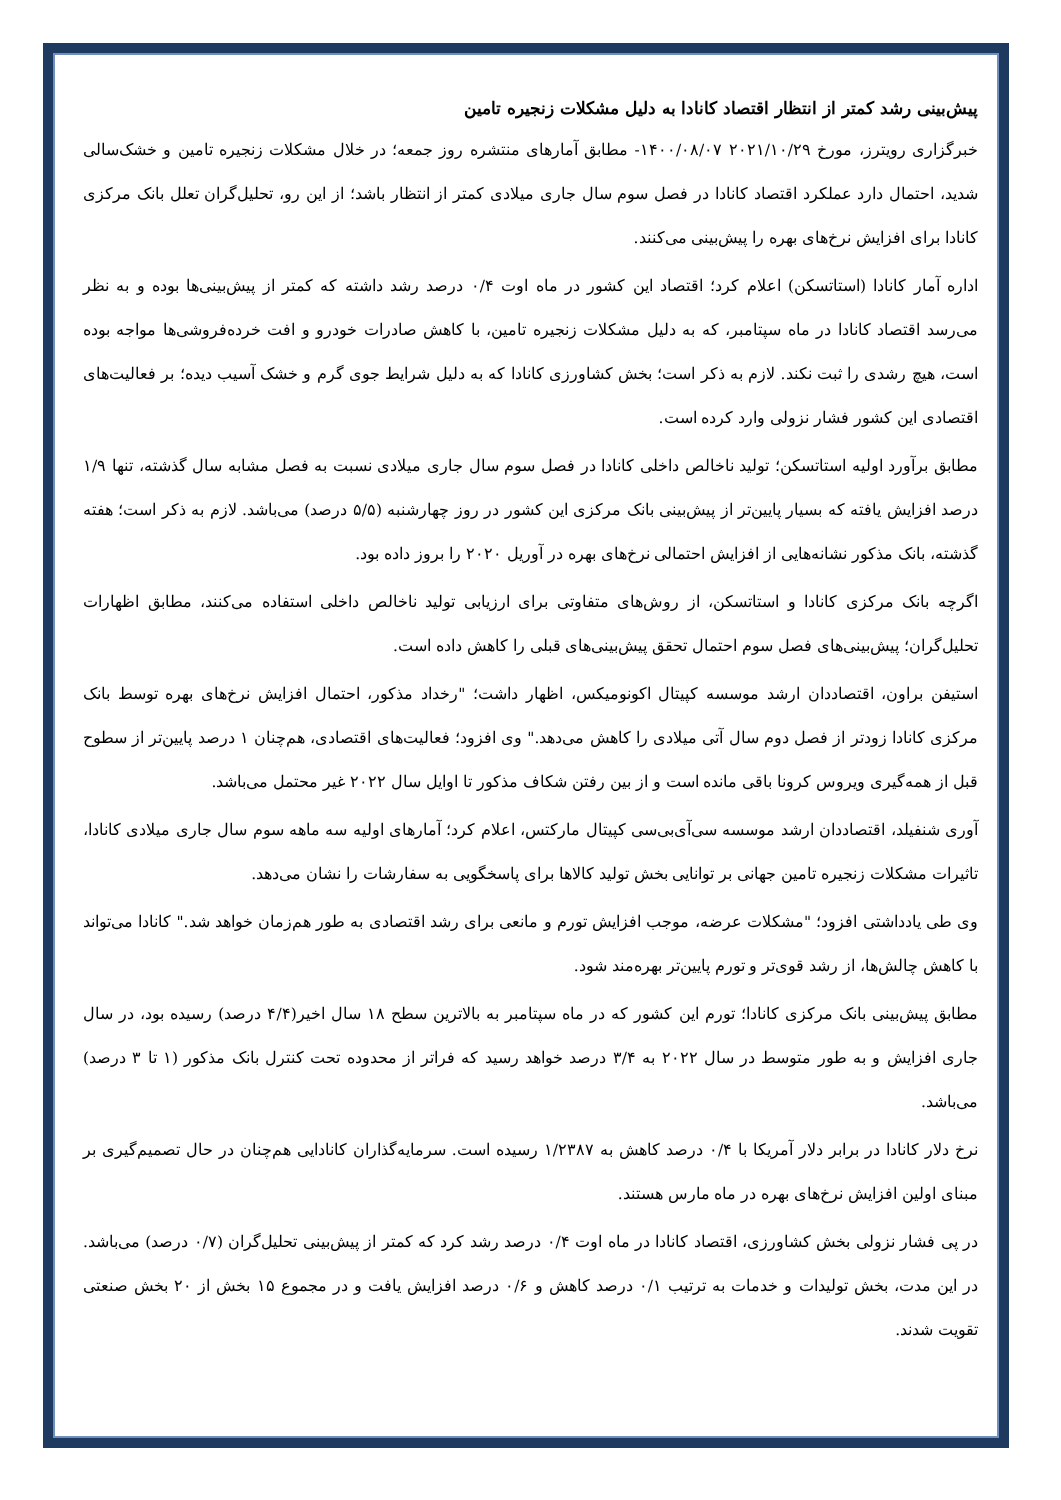پیش‌بینی رشد کمتر از انتظار اقتصاد کانادا به دلیل مشکلات زنجیره تامین
خبرگزاری رویترز، مورخ ۲۰۲۱/۱۰/۲۹ ۱۴۰۰/۰۸/۰۷- مطابق آمارهای منتشره روز جمعه؛ در خلال مشکلات زنجیره تامین و خشک‌سالی شدید، احتمال دارد عملکرد اقتصاد کانادا در فصل سوم سال جاری میلادی کمتر از انتظار باشد؛ از این رو، تحلیل‌گران تعلل بانک مرکزی کانادا برای افزایش نرخ‌های بهره را پیش‌بینی می‌کنند.
اداره آمار کانادا (استاتسکن) اعلام کرد؛ اقتصاد این کشور در ماه اوت ۰/۴ درصد رشد داشته که کمتر از پیش‌بینی‌ها بوده و به نظر می‌رسد اقتصاد کانادا در ماه سپتامبر، که به دلیل مشکلات زنجیره تامین، با کاهش صادرات خودرو و افت خرده‌فروشی‌ها مواجه بوده است، هیچ رشدی را ثبت نکند. لازم به ذکر است؛ بخش کشاورزی کانادا که به دلیل شرایط جوی گرم و خشک آسیب دیده؛ بر فعالیت‌های اقتصادی این کشور فشار نزولی وارد کرده است.
مطابق برآورد اولیه استاتسکن؛ تولید ناخالص داخلی کانادا در فصل سوم سال جاری میلادی نسبت به فصل مشابه سال گذشته، تنها ۱/۹ درصد افزایش یافته که بسیار پایین‌تر از پیش‌بینی بانک مرکزی این کشور در روز چهارشنبه (۵/۵ درصد) می‌باشد. لازم به ذکر است؛ هفته گذشته، بانک مذکور نشانه‌هایی از افزایش احتمالی نرخ‌های بهره در آوریل ۲۰۲۰ را بروز داده بود.
اگرچه بانک مرکزی کانادا و استاتسکن، از روش‌های متفاوتی برای ارزیابی تولید ناخالص داخلی استفاده می‌کنند، مطابق اظهارات تحلیل‌گران؛ پیش‌بینی‌های فصل سوم احتمال تحقق پیش‌بینی‌های قبلی را کاهش داده است.
استیفن براون، اقتصاددان ارشد موسسه کپیتال اکونومیکس، اظهار داشت؛ "رخداد مذکور، احتمال افزایش نرخ‌های بهره توسط بانک مرکزی کانادا زودتر از فصل دوم سال آتی میلادی را کاهش می‌دهد." وی افزود؛ فعالیت‌های اقتصادی، هم‌چنان ۱ درصد پایین‌تر از سطوح قبل از همه‌گیری ویروس کرونا باقی مانده است و از بین رفتن شکاف مذکور تا اوایل سال ۲۰۲۲ غیر محتمل می‌باشد.
آوری شنفیلد، اقتصاددان ارشد موسسه سی‌آی‌بی‌سی کپیتال مارکتس، اعلام کرد؛ آمارهای اولیه سه ماهه سوم سال جاری میلادی کانادا، تاثیرات مشکلات زنجیره تامین جهانی بر توانایی بخش تولید کالاها برای پاسخگویی به سفارشات را نشان می‌دهد.
وی طی یادداشتی افزود؛ "مشکلات عرضه، موجب افزایش تورم و مانعی برای رشد اقتصادی به طور هم‌زمان خواهد شد." کانادا می‌تواند با کاهش چالش‌ها، از رشد قوی‌تر و تورم پایین‌تر بهره‌مند شود.
مطابق پیش‌بینی بانک مرکزی کانادا؛ تورم این کشور که در ماه سپتامبر به بالاترین سطح ۱۸ سال اخیر(۴/۴ درصد) رسیده بود، در سال جاری افزایش و به طور متوسط در سال ۲۰۲۲ به ۳/۴ درصد خواهد رسید که فراتر از محدوده تحت کنترل بانک مذکور (۱ تا ۳ درصد) می‌باشد.
نرخ دلار کانادا در برابر دلار آمریکا با ۰/۴ درصد کاهش به ۱/۲۳۸۷ رسیده است. سرمایه‌گذاران کانادایی هم‌چنان در حال تصمیم‌گیری بر مبنای اولین افزایش نرخ‌های بهره در ماه مارس هستند.
در پی فشار نزولی بخش کشاورزی، اقتصاد کانادا در ماه اوت ۰/۴ درصد رشد کرد که کمتر از پیش‌بینی تحلیل‌گران (۰/۷ درصد) می‌باشد. در این مدت، بخش تولیدات و خدمات به ترتیب ۰/۱ درصد کاهش و ۰/۶ درصد افزایش یافت و در مجموع ۱۵ بخش از ۲۰ بخش صنعتی تقویت شدند.